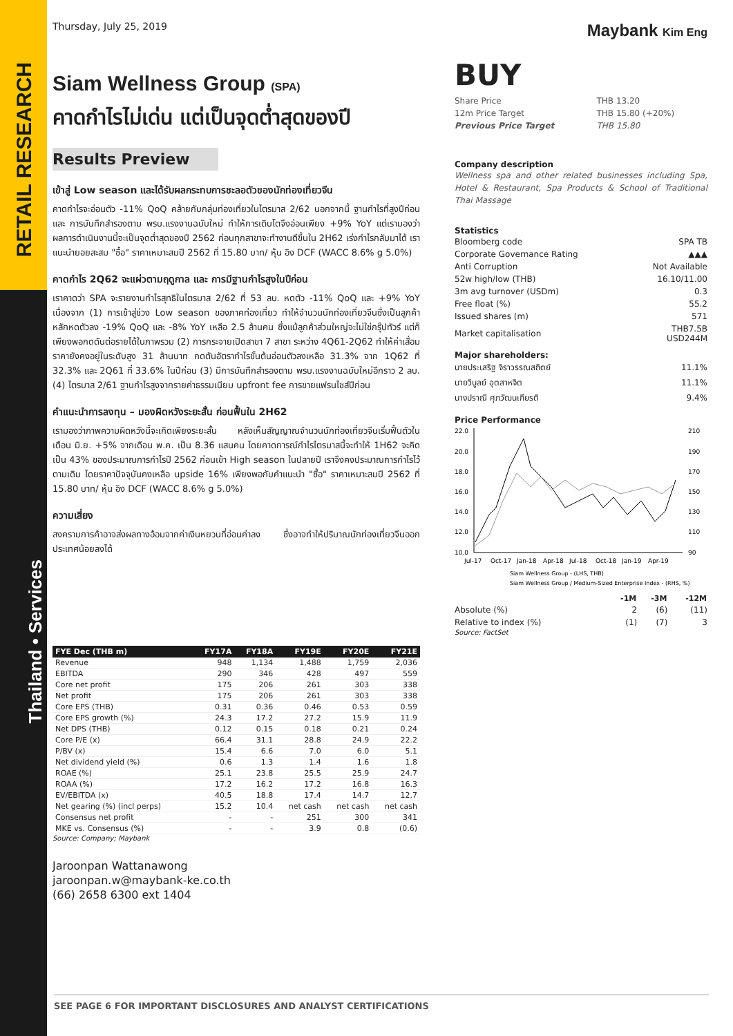RETAIL RESEARCH
Thailand • Services
Thursday, July 25, 2019
Siam Wellness Group (SPA)
คาดกำไรไม่เด่น แต่เป็นจุดต่ำสุดของปี
Results Preview
เข้าสู่ Low season และได้รับผลกระทบการชะลอตัวของนักท่องเที่ยวจีน
คาดกำไรจะอ่อนตัว -11% QoQ คล้ายกับกลุ่มท่องเที่ยวในไตรมาส 2/62 นอกจากนี้ ฐานกำไรที่สูงปีก่อน และ การบันทึกสำรองตาม พรบ.แรงงานฉบับใหม่ ทำให้การเติบโตจึงอ่อนเพียง +9% YoY แต่เรามองว่า ผลการดำเนินงานนี้จะเป็นจุดต่ำสุดของปี 2562 ก่อนทุกสาขาจะทำงานดีขึ้นใน 2H62 เร่งกำไรกลับมาได้ เราแนะนำยอยสะสม "ซื้อ" ราคาเหมาะสมปี 2562 ที่ 15.80 บาท/ หุ้น อิง DCF (WACC 8.6% g 5.0%)
คาดกำไร 2Q62 จะแผ่วตามฤดูกาล และ การมีฐานกำไรสูงในปีก่อน
เราคาดว่า SPA จะรายงานกำไรสุทธิในไตรมาส 2/62 ที่ 53 ลบ. หดตัว -11% QoQ และ +9% YoY เนื่องจาก (1) การเข้าสู่ช่วง Low season ของภาคท่องเที่ยว ทำให้จำนวนนักท่องเที่ยวจีนซึ่งเป็นลูกค้าหลักหดตัวลง -19% QoQ และ -8% YoY เหลือ 2.5 ล้านคน ซึ่งแม้ลูกค้าส่วนใหญ่จะไม่ใช่กรุ๊ปทัวร์ แต่ก็เพียงพอกดดันต่อรายได้ในภาพรวม (2) การกระจายเปิดสาขา 7 สาขา ระหว่าง 4Q61-2Q62 ทำให้ค่าเสื่อมราคายังคงอยู่ในระดับสูง 31 ล้านบาท กดดันอัตรากำไรขั้นต้นอ่อนตัวลงเหลือ 31.3% จาก 1Q62 ที่ 32.3% และ 2Q61 ที่ 33.6% ในปีก่อน (3) มีการบันทึกสำรองตาม พรบ.แรงงานฉบับใหม่อีกราว 2 ลบ. (4) ไตรมาส 2/61 ฐานกำไรสูงจากรายค่าธรรมเนียม upfront fee การขายแฟรนไชส์ปีก่อน
คำแนะนำการลงทุน – มองผิดหวังระยะสั้น ก่อนฟื้นใน 2H62
เรามองว่าภาพความผิดหวังนี้จะเกิดเพียงระยะสั้น หลังเห็นสัญญาณจำนวนนักท่องเที่ยวจีนเริ่มฟื้นตัวในเดือน มิ.ย. +5% จากเดือน พ.ค. เป็น 8.36 แสนคน โดยคาดการณ์กำไรไตรมาสนี้จะทำให้ 1H62 จะคิดเป็น 43% ของประมาณการกำไรปี 2562 ก่อนเข้า High season ในปลายปี เราจึงคงประมาณการกำไรไว้ตามเดิม โดยราคาปัจจุบันคงเหลือ upside 16% เพียงพอกับคำแนะนำ "ซื้อ" ราคาเหมาะสมปี 2562 ที่ 15.80 บาท/ หุ้น อิง DCF (WACC 8.6% g 5.0%)
ความเสี่ยง
สงครามการค้าอาจส่งผลทางอ้อมจากค่าเงินหยวนที่อ่อนค่าลง ซึ่งอาจทำให้ปริมาณนักท่องเที่ยวจีนออกประเทศน้อยลงได้
| FYE Dec (THB m) | FY17A | FY18A | FY19E | FY20E | FY21E |
| --- | --- | --- | --- | --- | --- |
| Revenue | 948 | 1,134 | 1,488 | 1,759 | 2,036 |
| EBITDA | 290 | 346 | 428 | 497 | 559 |
| Core net profit | 175 | 206 | 261 | 303 | 338 |
| Net profit | 175 | 206 | 261 | 303 | 338 |
| Core EPS (THB) | 0.31 | 0.36 | 0.46 | 0.53 | 0.59 |
| Core EPS growth (%) | 24.3 | 17.2 | 27.2 | 15.9 | 11.9 |
| Net DPS (THB) | 0.12 | 0.15 | 0.18 | 0.21 | 0.24 |
| Core P/E (x) | 66.4 | 31.1 | 28.8 | 24.9 | 22.2 |
| P/BV (x) | 15.4 | 6.6 | 7.0 | 6.0 | 5.1 |
| Net dividend yield (%) | 0.6 | 1.3 | 1.4 | 1.6 | 1.8 |
| ROAE (%) | 25.1 | 23.8 | 25.5 | 25.9 | 24.7 |
| ROAA (%) | 17.2 | 16.2 | 17.2 | 16.8 | 16.3 |
| EV/EBITDA (x) | 40.5 | 18.8 | 17.4 | 14.7 | 12.7 |
| Net gearing (%) (incl perps) | 15.2 | 10.4 | net cash | net cash | net cash |
| Consensus net profit | - | - | 251 | 300 | 341 |
| MKE vs. Consensus (%) | - | - | 3.9 | 0.8 | (0.6) |
Source: Company; Maybank
Jaroonpan Wattanawong
jaroonpan.w@maybank-ke.co.th
(66) 2658 6300 ext 1404
Maybank Kim Eng
BUY
| Share Price | THB 13.20 |
| 12m Price Target | THB 15.80 (+20%) |
| Previous Price Target | THB 15.80 |
Company description
Wellness spa and other related businesses including Spa, Hotel & Restaurant, Spa Products & School of Traditional Thai Massage
Statistics
| Bloomberg code | SPA TB |
| Corporate Governance Rating | ▲▲▲ |
| Anti Corruption | Not Available |
| 52w high/low (THB) | 16.10/11.00 |
| 3m avg turnover (USDm) | 0.3 |
| Free float (%) | 55.2 |
| Issued shares (m) | 571 |
| Market capitalisation | THB7.5B USD244M |
Major shareholders:
| นายประเสริฐ จิราวรรณสถิตย์ | 11.1% |
| นายวิบูลย์ อุตสาหจิต | 11.1% |
| นางปราณี ศุภวัฒนเกียรติ | 9.4% |
Price Performance
22.0
20.0
18.0
16.0
14.0
12.0
10.0
210
190
170
150
130
110
90
Jul-17
Oct-17
Jan-18
Apr-18
Jul-18
Oct-18
Jan-19
Apr-19
Siam Wellness Group - (LHS, THB)
Siam Wellness Group / Medium-Sized Enterprise Index - (RHS, %)
| | -1M | -3M | -12M |
| --- | --- | --- | --- |
| Absolute (%) | 2 | (6) | (11) |
| Relative to index (%) | (1) | (7) | 3 |
Source: FactSet
SEE PAGE 6 FOR IMPORTANT DISCLOSURES AND ANALYST CERTIFICATIONS